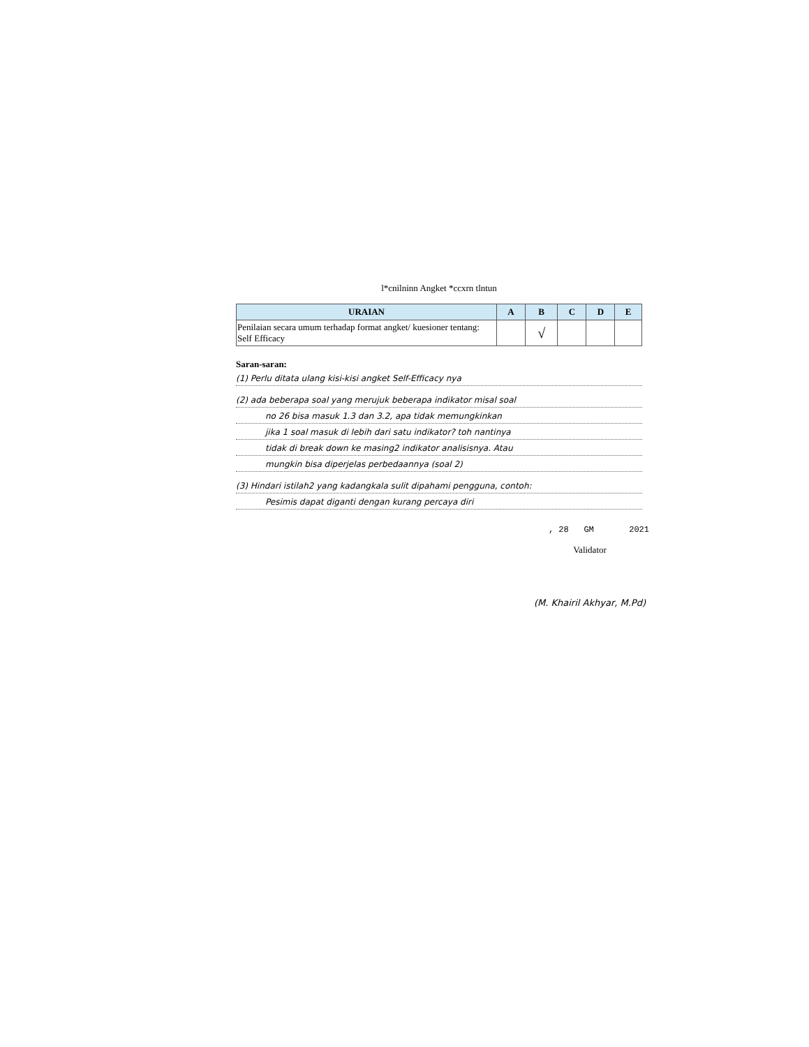l*cnilninn Angket *ccxrn tlntun
| URAIAN | A | B | C | D | E |
| --- | --- | --- | --- | --- | --- |
| Penilaian secara umum terhadap format angket/ kuesioner tentang: Self Efficacy | | √ | | | |
Saran-saran:
(1) Perlu ditata ulang kisi-kisi angket Self-Efficacy nya
(2) ada beberapa soal yang merujuk beberapa indikator misal soal
no 26 bisa masuk 1.3 dan 3.2, apa tidak memungkinkan
jika 1 soal masuk di lebih dari satu indikator? toh nantinya
tidak di break down ke masing2 indikator analisisnya. Atau
mungkin bisa diperjelas perbedaannya (soal 2)
(3) Hindari istilah2 yang kadangkala sulit dipahami pengguna, contoh:
Pesimis dapat diganti dengan kurang percaya diri
, 28 GM 2021
Validator
(M. Khairil Akhyar, M.Pd)